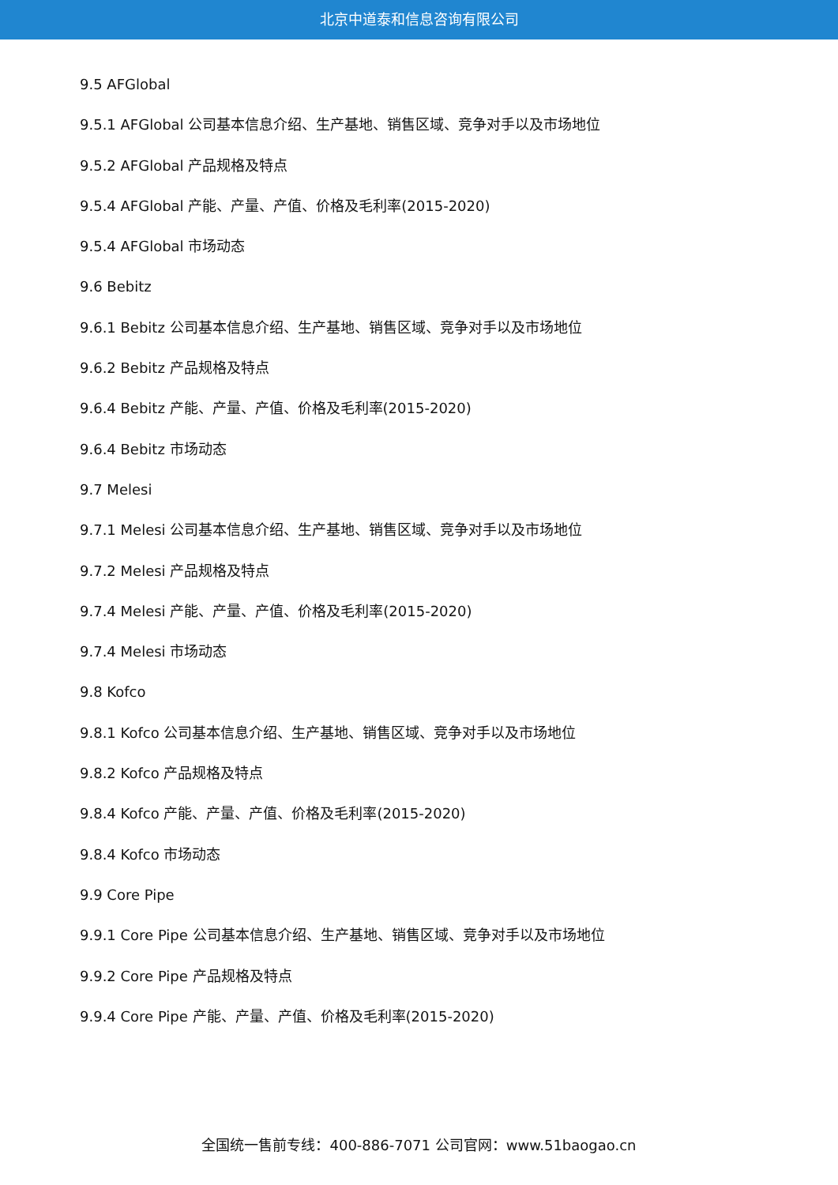北京中道泰和信息咨询有限公司
9.5 AFGlobal
9.5.1 AFGlobal 公司基本信息介绍、生产基地、销售区域、竞争对手以及市场地位
9.5.2 AFGlobal 产品规格及特点
9.5.4 AFGlobal 产能、产量、产值、价格及毛利率(2015-2020)
9.5.4 AFGlobal 市场动态
9.6 Bebitz
9.6.1 Bebitz 公司基本信息介绍、生产基地、销售区域、竞争对手以及市场地位
9.6.2 Bebitz 产品规格及特点
9.6.4 Bebitz 产能、产量、产值、价格及毛利率(2015-2020)
9.6.4 Bebitz 市场动态
9.7 Melesi
9.7.1 Melesi 公司基本信息介绍、生产基地、销售区域、竞争对手以及市场地位
9.7.2 Melesi 产品规格及特点
9.7.4 Melesi 产能、产量、产值、价格及毛利率(2015-2020)
9.7.4 Melesi 市场动态
9.8 Kofco
9.8.1 Kofco 公司基本信息介绍、生产基地、销售区域、竞争对手以及市场地位
9.8.2 Kofco 产品规格及特点
9.8.4 Kofco 产能、产量、产值、价格及毛利率(2015-2020)
9.8.4 Kofco 市场动态
9.9 Core Pipe
9.9.1 Core Pipe 公司基本信息介绍、生产基地、销售区域、竞争对手以及市场地位
9.9.2 Core Pipe 产品规格及特点
9.9.4 Core Pipe 产能、产量、产值、价格及毛利率(2015-2020)
全国统一售前专线：400-886-7071 公司官网：www.51baogao.cn